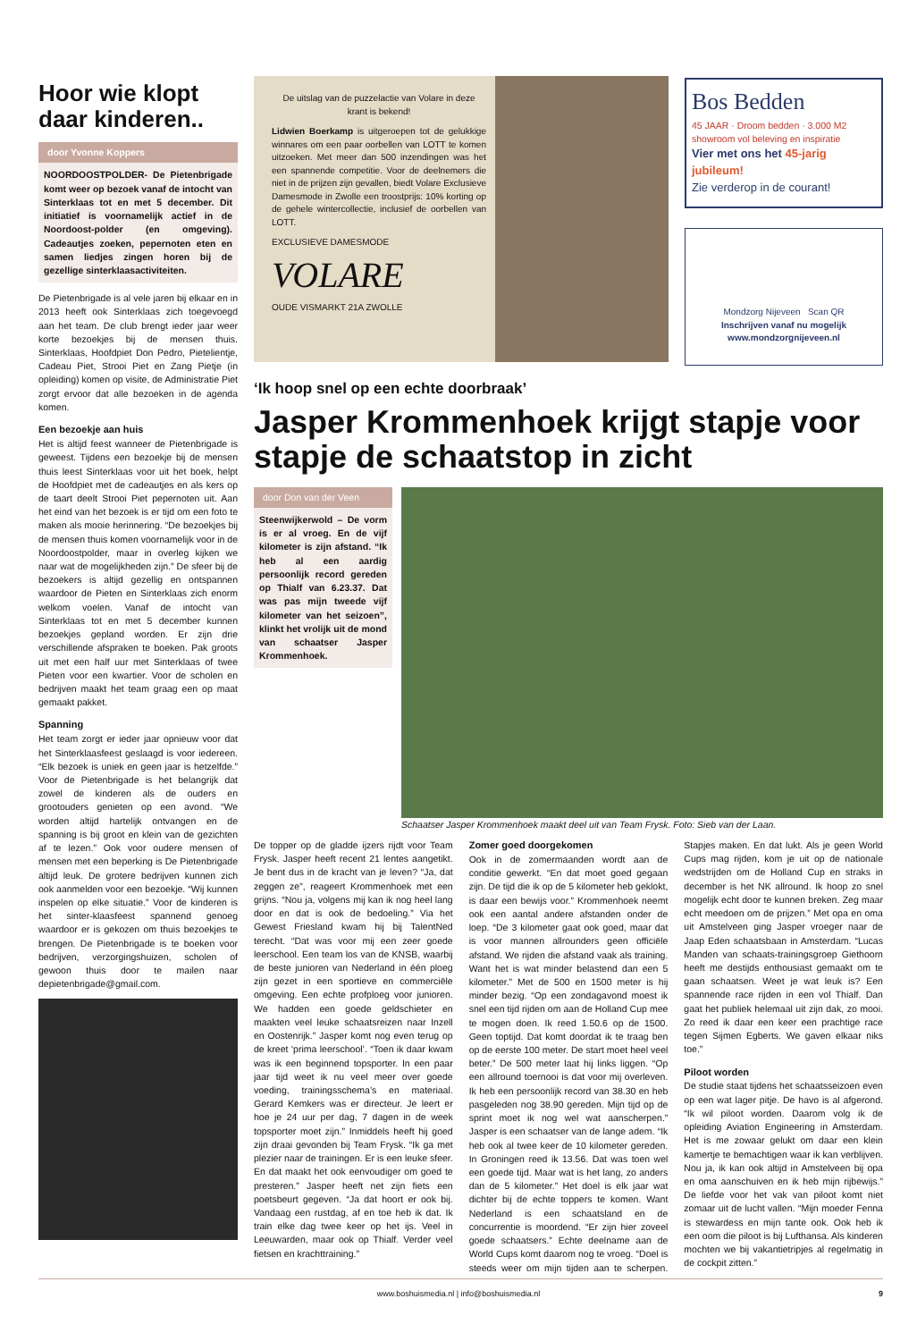Hoor wie klopt daar kinderen..
door Yvonne Koppers
NOORDOOSTPOLDER- De Pietenbrigade komt weer op bezoek vanaf de intocht van Sinterklaas tot en met 5 december. Dit initiatief is voornamelijk actief in de Noordoost-polder (en omgeving). Cadeautjes zoeken, pepernoten eten en samen liedjes zingen horen bij de gezellige sinterklaasactiviteiten.
De Pietenbrigade is al vele jaren bij elkaar en in 2013 heeft ook Sinterklaas zich toegevoegd aan het team. De club brengt ieder jaar weer korte bezoekjes bij de mensen thuis. Sinterklaas, Hoofdpiet Don Pedro, Pietelientje, Cadeau Piet, Strooi Piet en Zang Pietje (in opleiding) komen op visite, de Administratie Piet zorgt ervoor dat alle bezoeken in de agenda komen.
Een bezoekje aan huis
Het is altijd feest wanneer de Pietenbrigade is geweest. Tijdens een bezoekje bij de mensen thuis leest Sinterklaas voor uit het boek, helpt de Hoofdpiet met de cadeautjes en als kers op de taart deelt Strooi Piet pepernoten uit. Aan het eind van het bezoek is er tijd om een foto te maken als mooie herinnering. “De bezoekjes bij de mensen thuis komen voornamelijk voor in de Noordoostpolder, maar in overleg kijken we naar wat de mogelijkheden zijn.” De sfeer bij de bezoekers is altijd gezellig en ontspannen waardoor de Pieten en Sinterklaas zich enorm welkom voelen. Vanaf de intocht van Sinterklaas tot en met 5 december kunnen bezoekjes gepland worden. Er zijn drie verschillende afspraken te boeken. Pak groots uit met een half uur met Sinterklaas of twee Pieten voor een kwartier. Voor de scholen en bedrijven maakt het team graag een op maat gemaakt pakket.
Spanning
Het team zorgt er ieder jaar opnieuw voor dat het Sinterklaasfeest geslaagd is voor iedereen. “Elk bezoek is uniek en geen jaar is hetzelfde.” Voor de Pietenbrigade is het belangrijk dat zowel de kinderen als de ouders en grootouders genieten op een avond. “We worden altijd hartelijk ontvangen en de spanning is bij groot en klein van de gezichten af te lezen.” Ook voor oudere mensen of mensen met een beperking is De Pietenbrigade altijd leuk. De grotere bedrijven kunnen zich ook aanmelden voor een bezoekje. “Wij kunnen inspelen op elke situatie.” Voor de kinderen is het sinter-klaasfeest spannend genoeg waardoor er is gekozen om thuis bezoekjes te brengen. De Pietenbrigade is te boeken voor bedrijven, verzorgingshuizen, scholen of gewoon thuis door te mailen naar depietenbrigade@gmail.com.
De uitslag van de puzzelactie van Volare in deze krant is bekend!
Lidwien Boerkamp is uitgeroepen tot de gelukkige winnares om een paar oorbellen van LOTT te komen uitzoeken. Met meer dan 500 inzendingen was het een spannende competitie. Voor de deelnemers die niet in de prijzen zijn gevallen, biedt Volare Exclusieve Damesmode in Zwolle een troostprijs: 10% korting op de gehele wintercollectie, inclusief de oorbellen van LOTT.
EXCLUSIEVE DAMESMODE
VOLARE
OUDE VISMARKT 21A ZWOLLE
Bos Bedden
45 JAAR · Droom bedden · 3.000 M2 showroom vol beleving en inspiratie
Vier met ons het 45-jarig jubileum!
Zie verderop in de courant!
Mondzorg Nijeveen Scan QR
Inschrijven vanaf nu mogelijk www.mondzorgnijeveen.nl
‘Ik hoop snel op een echte doorbraak’
Jasper Krommenhoek krijgt stapje voor stapje de schaatstop in zicht
door Don van der Veen
Steenwijkerwold – De vorm is er al vroeg. En de vijf kilometer is zijn afstand. “Ik heb al een aardig persoonlijk record gereden op Thialf van 6.23.37. Dat was pas mijn tweede vijf kilometer van het seizoen”, klinkt het vrolijk uit de mond van schaatser Jasper Krommenhoek.
Schaatser Jasper Krommenhoek maakt deel uit van Team Frysk. Foto: Sieb van der Laan.
De topper op de gladde ijzers rijdt voor Team Frysk. Jasper heeft recent 21 lentes aangetikt. Je bent dus in de kracht van je leven? “Ja, dat zeggen ze”, reageert Krommenhoek met een grijns. “Nou ja, volgens mij kan ik nog heel lang door en dat is ook de bedoeling.” Via het Gewest Friesland kwam hij bij TalentNed terecht. “Dat was voor mij een zeer goede leerschool. Een team los van de KNSB, waarbij de beste junioren van Nederland in één ploeg zijn gezet in een sportieve en commerciële omgeving. Een echte profploeg voor junioren. We hadden een goede geldschieter en maakten veel leuke schaatsreizen naar Inzell en Oostenrijk.” Jasper komt nog even terug op de kreet ‘prima leerschool’. “Toen ik daar kwam was ik een beginnend topsporter. In een paar jaar tijd weet ik nu veel meer over goede voeding, trainingsschema’s en materiaal. Gerard Kemkers was er directeur. Je leert er hoe je 24 uur per dag, 7 dagen in de week topsporter moet zijn.” Inmiddels heeft hij goed zijn draai gevonden bij Team Frysk. “Ik ga met plezier naar de trainingen. Er is een leuke sfeer. En dat maakt het ook eenvoudiger om goed te presteren.” Jasper heeft net zijn fiets een poetsbeurt gegeven. “Ja dat hoort er ook bij. Vandaag een rustdag, af en toe heb ik dat. Ik train elke dag twee keer op het ijs. Veel in Leeuwarden, maar ook op Thialf. Verder veel fietsen en krachttraining.”
Zomer goed doorgekomen
Ook in de zomermaanden wordt aan de conditie gewerkt. “En dat moet goed gegaan zijn. De tijd die ik op de 5 kilometer heb geklokt, is daar een bewijs voor.” Krommenhoek neemt ook een aantal andere afstanden onder de loep. “De 3 kilometer gaat ook goed, maar dat is voor mannen allrounders geen officiële afstand. We rijden die afstand vaak als training. Want het is wat minder belastend dan een 5 kilometer.” Met de 500 en 1500 meter is hij minder bezig. “Op een zondagavond moest ik snel een tijd rijden om aan de Holland Cup mee te mogen doen. Ik reed 1.50.6 op de 1500. Geen toptijd. Dat komt doordat ik te traag ben op de eerste 100 meter. De start moet heel veel beter.” De 500 meter laat hij links liggen. “Op een allround toernooi is dat voor mij overleven. Ik heb een persoonlijk record van 38.30 en heb pasgeleden nog 38.90 gereden. Mijn tijd op de sprint moet ik nog wel wat aanscherpen.” Jasper is een schaatser van de lange adem. “Ik heb ook al twee keer de 10 kilometer gereden. In Groningen reed ik 13.56. Dat was toen wel een goede tijd. Maar wat is het lang, zo anders dan de 5 kilometer.” Het doel is elk jaar wat dichter bij de echte toppers te komen. Want Nederland is een schaatsland en de concurrentie is moordend. “Er zijn hier zoveel goede schaatsers.” Echte deelname aan de World Cups komt daarom nog te vroeg. “Doel is steeds weer om mijn tijden aan te scherpen. Stapjes maken. En dat lukt. Als je geen World Cups mag rijden, kom je uit op de nationale wedstrijden om de Holland Cup en straks in december is het NK allround. Ik hoop zo snel mogelijk echt door te kunnen breken. Zeg maar echt meedoen om de prijzen.” Met opa en oma uit Amstelveen ging Jasper vroeger naar de Jaap Eden schaatsbaan in Amsterdam. “Lucas Manden van schaats-trainingsgroep Giethoorn heeft me destijds enthousiast gemaakt om te gaan schaatsen. Weet je wat leuk is? Een spannende race rijden in een vol Thialf. Dan gaat het publiek helemaal uit zijn dak, zo mooi. Zo reed ik daar een keer een prachtige race tegen Sijmen Egberts. We gaven elkaar niks toe.”
Piloot worden
De studie staat tijdens het schaatsseizoen even op een wat lager pitje. De havo is al afgerond. “Ik wil piloot worden. Daarom volg ik de opleiding Aviation Engineering in Amsterdam. Het is me zowaar gelukt om daar een klein kamertje te bemachtigen waar ik kan verblijven. Nou ja, ik kan ook altijd in Amstelveen bij opa en oma aanschuiven en ik heb mijn rijbewijs.” De liefde voor het vak van piloot komt niet zomaar uit de lucht vallen. “Mijn moeder Fenna is stewardess en mijn tante ook. Ook heb ik een oom die piloot is bij Lufthansa. Als kinderen mochten we bij vakantietripjes al regelmatig in de cockpit zitten.”
www.boshuismedia.nl | info@boshuismedia.nl 9